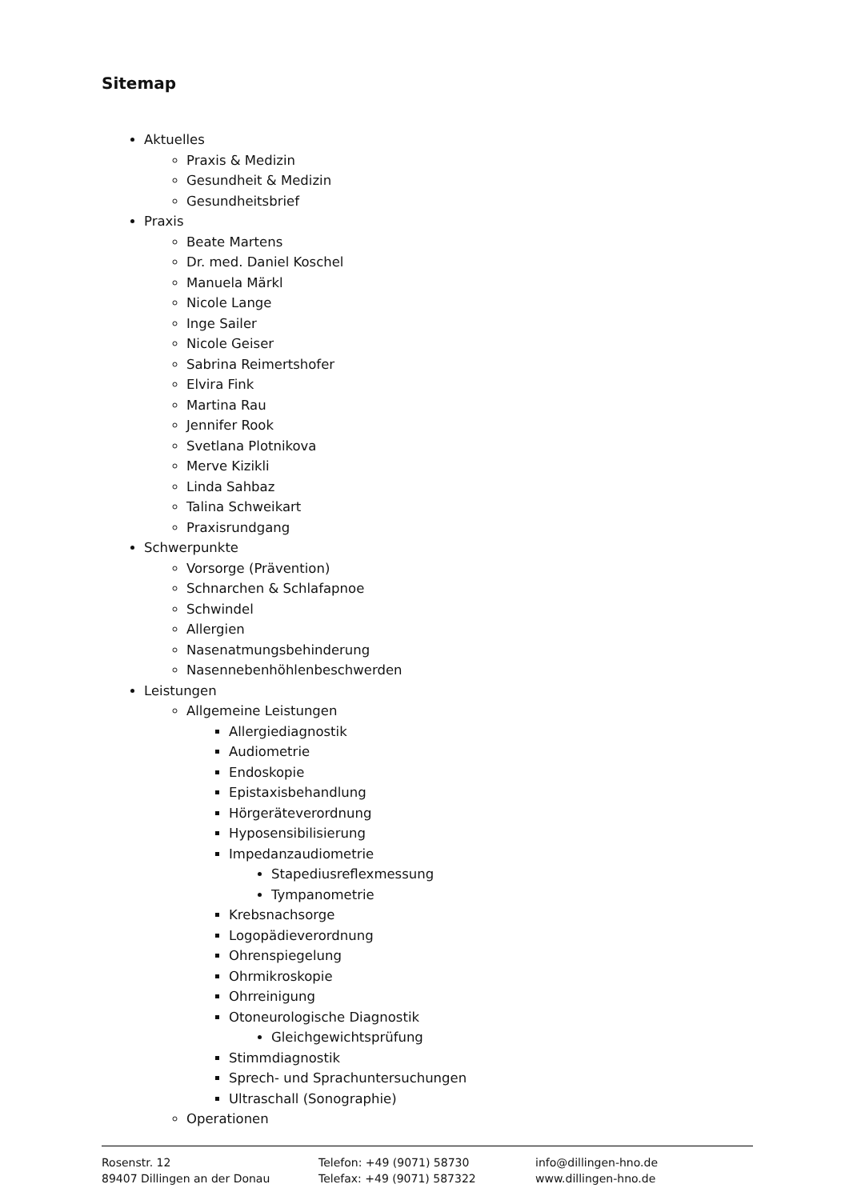Sitemap
Aktuelles
Praxis & Medizin
Gesundheit & Medizin
Gesundheitsbrief
Praxis
Beate Martens
Dr. med. Daniel Koschel
Manuela Märkl
Nicole Lange
Inge Sailer
Nicole Geiser
Sabrina Reimertshofer
Elvira Fink
Martina Rau
Jennifer Rook
Svetlana Plotnikova
Merve Kizikli
Linda Sahbaz
Talina Schweikart
Praxisrundgang
Schwerpunkte
Vorsorge (Prävention)
Schnarchen & Schlafapnoe
Schwindel
Allergien
Nasenatmungsbehinderung
Nasennebenhöhlenbeschwerden
Leistungen
Allgemeine Leistungen
Allergiediagnostik
Audiometrie
Endoskopie
Epistaxisbehandlung
Hörgeräteverordnung
Hyposensibilisierung
Impedanzaudiometrie
Stapediusreflexmessung
Tympanometrie
Krebsnachsorge
Logopädieverordnung
Ohrenspiegelung
Ohrmikroskopie
Ohrreinigung
Otoneurologische Diagnostik
Gleichgewichtsprüfung
Stimmdiagnostik
Sprech- und Sprachuntersuchungen
Ultraschall (Sonographie)
Operationen
Rosenstr. 12
89407 Dillingen an der Donau
Telefon: +49 (9071) 58730
Telefax: +49 (9071) 587322
info@dillingen-hno.de
www.dillingen-hno.de